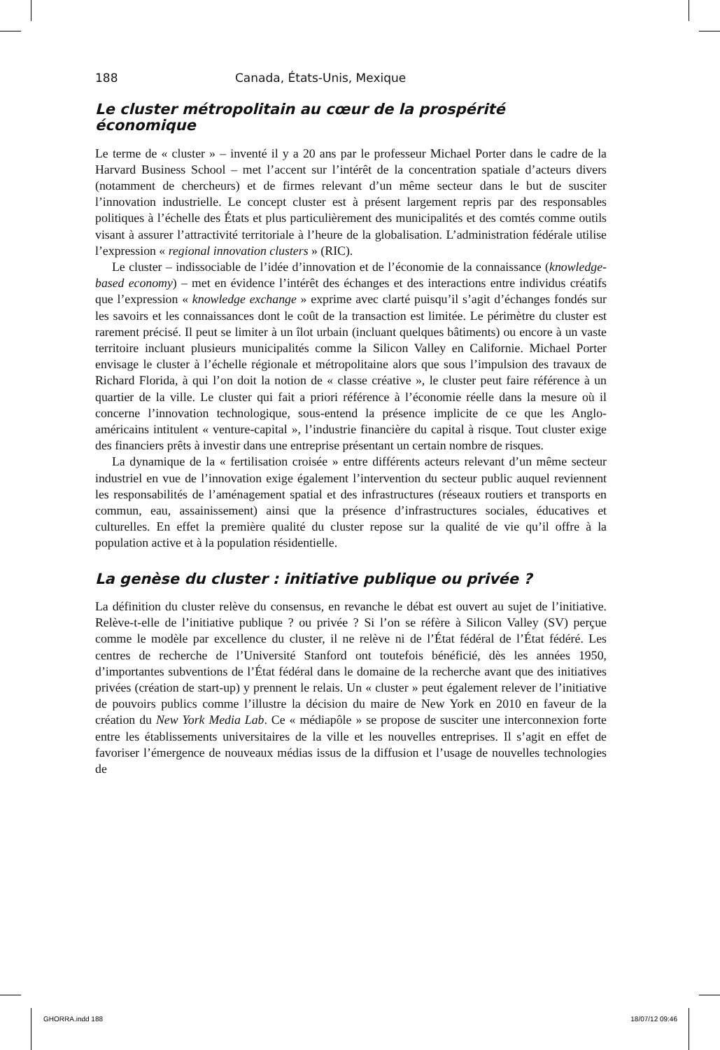188 Canada, États-Unis, Mexique
Le cluster métropolitain au cœur de la prospérité économique
Le terme de « cluster » – inventé il y a 20 ans par le professeur Michael Porter dans le cadre de la Harvard Business School – met l’accent sur l’intérêt de la concentration spatiale d’acteurs divers (notamment de chercheurs) et de firmes relevant d’un même secteur dans le but de susciter l’innovation industrielle. Le concept cluster est à présent largement repris par des responsables politiques à l’échelle des États et plus particulièrement des municipalités et des comtés comme outils visant à assurer l’attractivité territoriale à l’heure de la globalisation. L’administration fédérale utilise l’expression « regional innovation clusters » (RIC).
Le cluster – indissociable de l’idée d’innovation et de l’économie de la connaissance (knowledge-based economy) – met en évidence l’intérêt des échanges et des interactions entre individus créatifs que l’expression « knowledge exchange » exprime avec clarté puisqu’il s’agit d’échanges fondés sur les savoirs et les connaissances dont le coût de la transaction est limitée. Le périmètre du cluster est rarement précisé. Il peut se limiter à un îlot urbain (incluant quelques bâtiments) ou encore à un vaste territoire incluant plusieurs municipalités comme la Silicon Valley en Californie. Michael Porter envisage le cluster à l’échelle régionale et métropolitaine alors que sous l’impulsion des travaux de Richard Florida, à qui l’on doit la notion de « classe créative », le cluster peut faire référence à un quartier de la ville. Le cluster qui fait a priori référence à l’économie réelle dans la mesure où il concerne l’innovation technologique, sous-entend la présence implicite de ce que les Anglo-américains intitulent « venture-capital », l’industrie financière du capital à risque. Tout cluster exige des financiers prêts à investir dans une entreprise présentant un certain nombre de risques.
La dynamique de la « fertilisation croisée » entre différents acteurs relevant d’un même secteur industriel en vue de l’innovation exige également l’intervention du secteur public auquel reviennent les responsabilités de l’aménagement spatial et des infrastructures (réseaux routiers et transports en commun, eau, assainissement) ainsi que la présence d’infrastructures sociales, éducatives et culturelles. En effet la première qualité du cluster repose sur la qualité de vie qu’il offre à la population active et à la population résidentielle.
La genèse du cluster : initiative publique ou privée ?
La définition du cluster relève du consensus, en revanche le débat est ouvert au sujet de l’initiative. Relève-t-elle de l’initiative publique ? ou privée ? Si l’on se réfère à Silicon Valley (SV) perçue comme le modèle par excellence du cluster, il ne relève ni de l’État fédéral de l’État fédéré. Les centres de recherche de l’Université Stanford ont toutefois bénéficié, dès les années 1950, d’importantes subventions de l’État fédéral dans le domaine de la recherche avant que des initiatives privées (création de start-up) y prennent le relais. Un « cluster » peut également relever de l’initiative de pouvoirs publics comme l’illustre la décision du maire de New York en 2010 en faveur de la création du New York Media Lab. Ce « médiapôle » se propose de susciter une interconnexion forte entre les établissements universitaires de la ville et les nouvelles entreprises. Il s’agit en effet de favoriser l’émergence de nouveaux médias issus de la diffusion et l’usage de nouvelles technologies de
GHORRA.indd 188 18/07/12 09:46